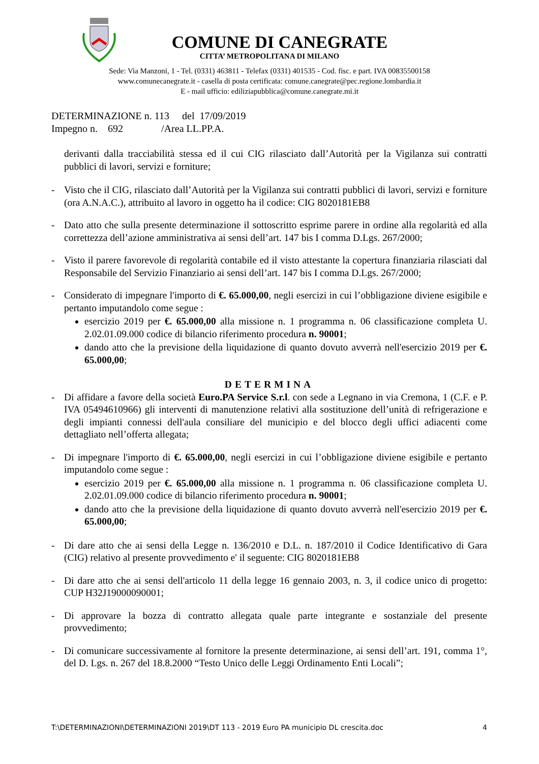COMUNE DI CANEGRATE
CITTA’ METROPOLITANA DI MILANO
Sede: Via Manzoni, 1 - Tel. (0331) 463811 - Telefax (0331) 401535 - Cod. fisc. e part. IVA 00835500158
www.comunecanegrate.it - casella di posta certificata: comune.canegrate@pec.regione.lombardia.it
E - mail ufficio: ediliziapubblica@comune.canegrate.mi.it
DETERMINAZIONE n. 113 del 17/09/2019
Impegno n. 692 /Area LL.PP.A.
derivanti dalla tracciabilità stessa ed il cui CIG rilasciato dall’Autorità per la Vigilanza sui contratti pubblici di lavori, servizi e forniture;
- Visto che il CIG, rilasciato dall’Autorità per la Vigilanza sui contratti pubblici di lavori, servizi e forniture (ora A.N.A.C.), attribuito al lavoro in oggetto ha il codice: CIG 8020181EB8
- Dato atto che sulla presente determinazione il sottoscritto esprime parere in ordine alla regolarità ed alla correttezza dell’azione amministrativa ai sensi dell’art. 147 bis I comma D.Lgs. 267/2000;
- Visto il parere favorevole di regolarità contabile ed il visto attestante la copertura finanziaria rilasciati dal Responsabile del Servizio Finanziario ai sensi dell’art. 147 bis I comma D.Lgs. 267/2000;
- Considerato di impegnare l'importo di €. 65.000,00, negli esercizi in cui l’obbligazione diviene esigibile e pertanto imputandolo come segue :
esercizio 2019 per €. 65.000,00 alla missione n. 1 programma n. 06 classificazione completa U. 2.02.01.09.000 codice di bilancio riferimento procedura n. 90001;
dando atto che la previsione della liquidazione di quanto dovuto avverrà nell'esercizio 2019 per €. 65.000,00;
DETERMINA
- Di affidare a favore della società Euro.PA Service S.r.l. con sede a Legnano in via Cremona, 1 (C.F. e P. IVA 05494610966) gli interventi di manutenzione relativi alla sostituzione dell’unità di refrigerazione e degli impianti connessi dell'aula consiliare del municipio e del blocco degli uffici adiacenti come dettagliato nell’offerta allegata;
- Di impegnare l'importo di €. 65.000,00, negli esercizi in cui l’obbligazione diviene esigibile e pertanto imputandolo come segue :
esercizio 2019 per €. 65.000,00 alla missione n. 1 programma n. 06 classificazione completa U. 2.02.01.09.000 codice di bilancio riferimento procedura n. 90001;
dando atto che la previsione della liquidazione di quanto dovuto avverrà nell'esercizio 2019 per €. 65.000,00;
- Di dare atto che ai sensi della Legge n. 136/2010 e D.L. n. 187/2010 il Codice Identificativo di Gara (CIG) relativo al presente provvedimento e' il seguente: CIG 8020181EB8
- Di dare atto che ai sensi dell'articolo 11 della legge 16 gennaio 2003, n. 3, il codice unico di progetto: CUP H32J19000090001;
- Di approvare la bozza di contratto allegata quale parte integrante e sostanziale del presente provvedimento;
- Di comunicare successivamente al fornitore la presente determinazione, ai sensi dell’art. 191, comma 1°, del D. Lgs. n. 267 del 18.8.2000 “Testo Unico delle Leggi Ordinamento Enti Locali”;
T:\DETERMINAZIONI\DETERMINAZIONI 2019\DT 113 - 2019 Euro PA municipio DL crescita.doc 4